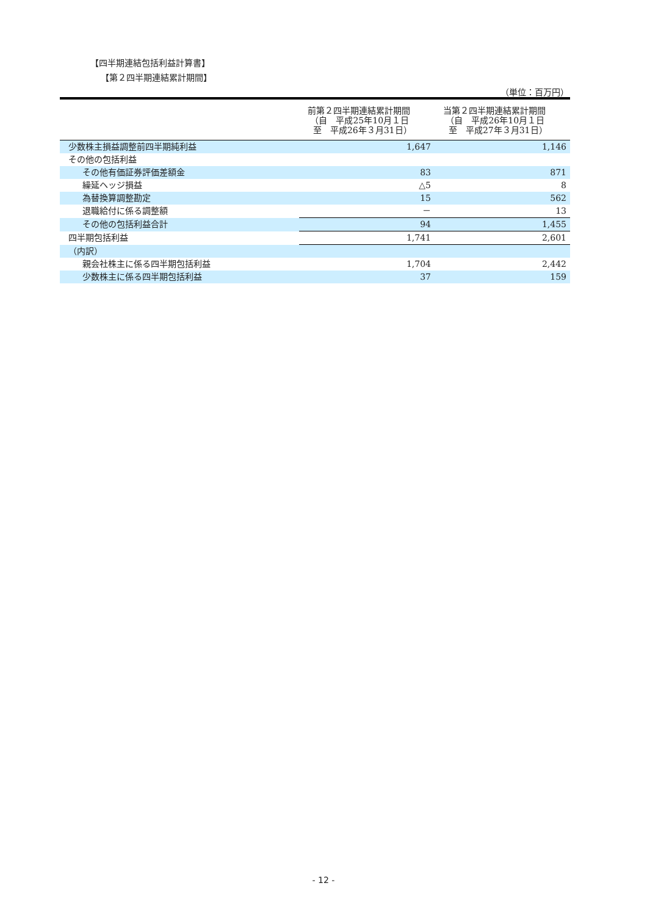【四半期連結包括利益計算書】
【第２四半期連結累計期間】
（単位：百万円）
| | 前第２四半期連結累計期間 （自 平成25年10月１日 至 平成26年３月31日） | 当第２四半期連結累計期間 （自 平成26年10月１日 至 平成27年３月31日） |
| --- | --- | --- |
| 少数株主損益調整前四半期純利益 | 1,647 | 1,146 |
| その他の包括利益 | | |
| その他有価証券評価差額金 | 83 | 871 |
| 繰延ヘッジ損益 | △5 | 8 |
| 為替換算調整勘定 | 15 | 562 |
| 退職給付に係る調整額 | － | 13 |
| その他の包括利益合計 | 94 | 1,455 |
| 四半期包括利益 | 1,741 | 2,601 |
| （内訳） | | |
| 親会社株主に係る四半期包括利益 | 1,704 | 2,442 |
| 少数株主に係る四半期包括利益 | 37 | 159 |
- 12 -